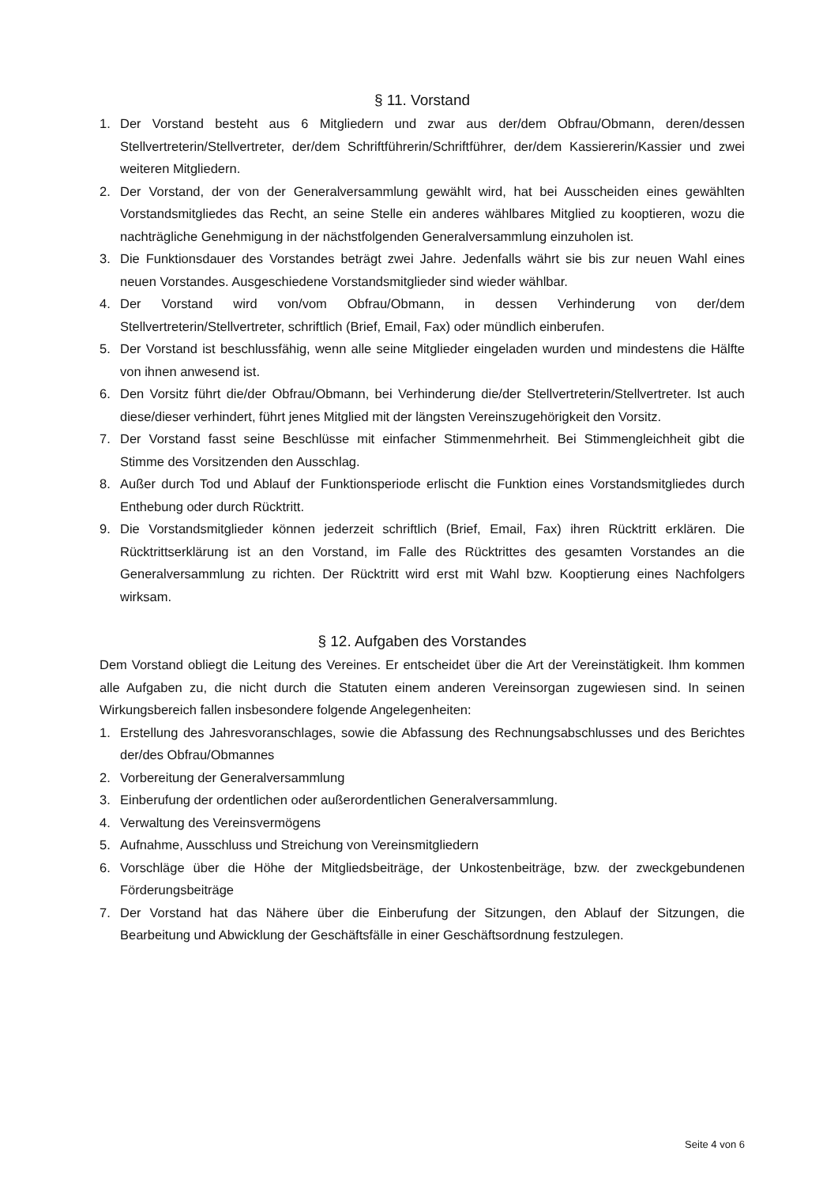§ 11. Vorstand
1. Der Vorstand besteht aus 6 Mitgliedern und zwar aus der/dem Obfrau/Obmann, deren/dessen Stellvertreterin/Stellvertreter, der/dem Schriftführerin/Schriftführer, der/dem Kassiererin/Kassier und zwei weiteren Mitgliedern.
2. Der Vorstand, der von der Generalversammlung gewählt wird, hat bei Ausscheiden eines gewählten Vorstandsmitgliedes das Recht, an seine Stelle ein anderes wählbares Mitglied zu kooptieren, wozu die nachträgliche Genehmigung in der nächstfolgenden Generalversammlung einzuholen ist.
3. Die Funktionsdauer des Vorstandes beträgt zwei Jahre. Jedenfalls währt sie bis zur neuen Wahl eines neuen Vorstandes. Ausgeschiedene Vorstandsmitglieder sind wieder wählbar.
4. Der Vorstand wird von/vom Obfrau/Obmann, in dessen Verhinderung von der/dem Stellvertreterin/Stellvertreter, schriftlich (Brief, Email, Fax) oder mündlich einberufen.
5. Der Vorstand ist beschlussfähig, wenn alle seine Mitglieder eingeladen wurden und mindestens die Hälfte von ihnen anwesend ist.
6. Den Vorsitz führt die/der Obfrau/Obmann, bei Verhinderung die/der Stellvertreterin/Stellvertreter. Ist auch diese/dieser verhindert, führt jenes Mitglied mit der längsten Vereinszugehörigkeit den Vorsitz.
7. Der Vorstand fasst seine Beschlüsse mit einfacher Stimmenmehrheit. Bei Stimmengleichheit gibt die Stimme des Vorsitzenden den Ausschlag.
8. Außer durch Tod und Ablauf der Funktionsperiode erlischt die Funktion eines Vorstandsmitgliedes durch Enthebung oder durch Rücktritt.
9. Die Vorstandsmitglieder können jederzeit schriftlich (Brief, Email, Fax) ihren Rücktritt erklären. Die Rücktrittserklärung ist an den Vorstand, im Falle des Rücktrittes des gesamten Vorstandes an die Generalversammlung zu richten. Der Rücktritt wird erst mit Wahl bzw. Kooptierung eines Nachfolgers wirksam.
§ 12. Aufgaben des Vorstandes
Dem Vorstand obliegt die Leitung des Vereines. Er entscheidet über die Art der Vereinstätigkeit. Ihm kommen alle Aufgaben zu, die nicht durch die Statuten einem anderen Vereinsorgan zugewiesen sind. In seinen Wirkungsbereich fallen insbesondere folgende Angelegenheiten:
1. Erstellung des Jahresvoranschlages, sowie die Abfassung des Rechnungsabschlusses und des Berichtes der/des Obfrau/Obmannes
2. Vorbereitung der Generalversammlung
3. Einberufung der ordentlichen oder außerordentlichen Generalversammlung.
4. Verwaltung des Vereinsvermögens
5. Aufnahme, Ausschluss und Streichung von Vereinsmitgliedern
6. Vorschläge über die Höhe der Mitgliedsbeiträge, der Unkostenbeiträge, bzw. der zweckgebundenen Förderungsbeiträge
7. Der Vorstand hat das Nähere über die Einberufung der Sitzungen, den Ablauf der Sitzungen, die Bearbeitung und Abwicklung der Geschäftsfälle in einer Geschäftsordnung festzulegen.
Seite 4 von 6